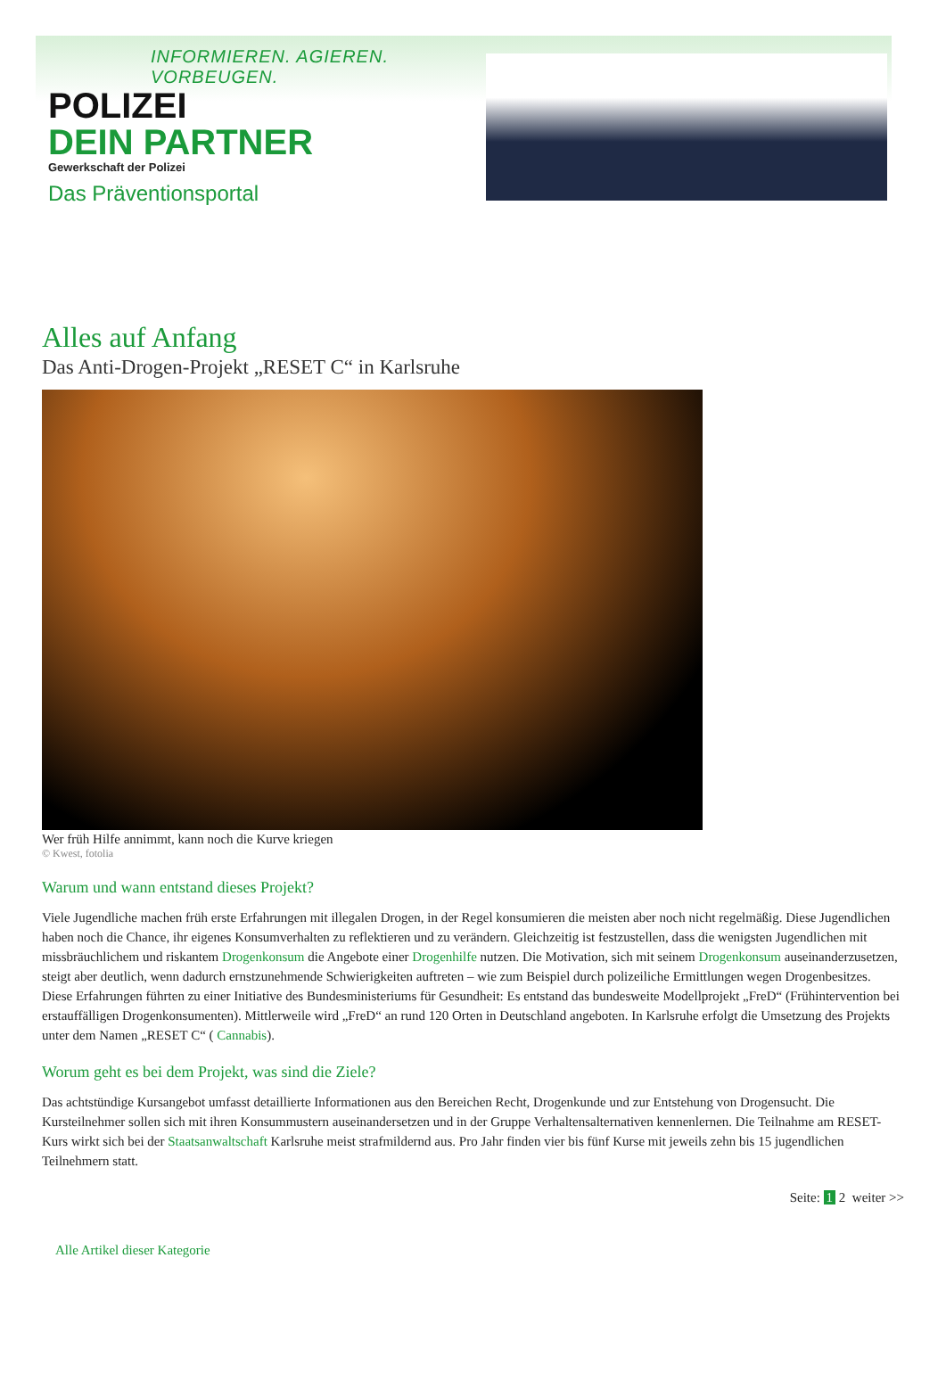INFORMIEREN. AGIEREN. VORBEUGEN.
POLIZEI
DEIN PARTNER
Gewerkschaft der Polizei
Das Präventionsportal
Alles auf Anfang
Das Anti-Drogen-Projekt „RESET C“ in Karlsruhe
Wer früh Hilfe annimmt, kann noch die Kurve kriegen
© Kwest, fotolia
Warum und wann entstand dieses Projekt?
Viele Jugendliche machen früh erste Erfahrungen mit illegalen Drogen, in der Regel konsumieren die meisten aber noch nicht regelmäßig. Diese Jugendlichen haben noch die Chance, ihr eigenes Konsumverhalten zu reflektieren und zu verändern. Gleichzeitig ist festzustellen, dass die wenigsten Jugendlichen mit missbräuchlichem und riskantem Drogenkonsum die Angebote einer Drogenhilfe nutzen. Die Motivation, sich mit seinem Drogenkonsum auseinanderzusetzen, steigt aber deutlich, wenn dadurch ernstzunehmende Schwierigkeiten auftreten – wie zum Beispiel durch polizeiliche Ermittlungen wegen Drogenbesitzes. Diese Erfahrungen führten zu einer Initiative des Bundesministeriums für Gesundheit: Es entstand das bundesweite Modellprojekt „FreD“ (Frühintervention bei erstauffälligen Drogenkonsumenten). Mittlerweile wird „FreD“ an rund 120 Orten in Deutschland angeboten. In Karlsruhe erfolgt die Umsetzung des Projekts unter dem Namen „RESET C“ ( Cannabis).
Worum geht es bei dem Projekt, was sind die Ziele?
Das achtstündige Kursangebot umfasst detaillierte Informationen aus den Bereichen Recht, Drogenkunde und zur Entstehung von Drogensucht. Die Kursteilnehmer sollen sich mit ihren Konsummustern auseinandersetzen und in der Gruppe Verhaltensalternativen kennenlernen. Die Teilnahme am RESET-Kurs wirkt sich bei der Staatsanwaltschaft Karlsruhe meist strafmildernd aus. Pro Jahr finden vier bis fünf Kurse mit jeweils zehn bis 15 jugendlichen Teilnehmern statt.
Seite: 1 2 weiter >>
Alle Artikel dieser Kategorie